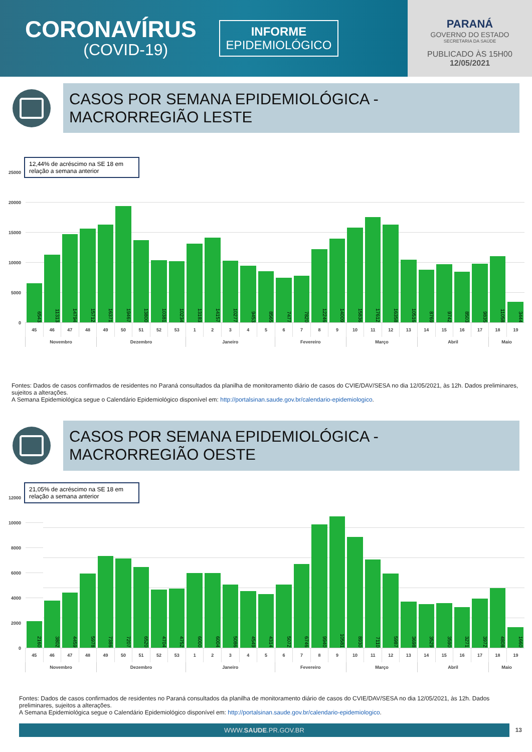CORONAVÍRUS
(COVID-19)
INFORME
EPIDEMIOLÓGICO
PARANÁ
GOVERNO DO ESTADO
SECRETARIA DA SAÚDE
PUBLICADO ÀS 15H00
12/05/2021
CASOS POR SEMANA EPIDEMIOLÓGICA -
MACRORREGIÃO LESTE
12,44% de acréscimo na SE 18 em relação a semana anterior
25000
20000
15000
10000
5000
0
| 6543 | 11313 | 14794 | 15712 | 16371 | 19467 | 13800 | 10381 | 10234 | 13183 | 14157 | 10277 | 9453 | 8565 | 7477 | 7820 | 12246 | 14009 | 15836 | 17612 | 16358 | 10516 | 8769 | 9742 | 8503 | 9835 | 11058 | 3444 |
| 45 | 46 | 47 | 48 | 49 | 50 | 51 | 52 | 53 | 1 | 2 | 3 | 4 | 5 | 6 | 7 | 8 | 9 | 10 | 11 | 12 | 13 | 14 | 15 | 16 | 17 | 18 | 19 |
| Novembro | | | | Dezembro | | | | | Janeiro | | | | | Fevereiro | | | | Março | | | | Abril | | | | Maio | |
Fontes: Dados de casos confirmados de residentes no Paraná consultados da planilha de monitoramento diário de casos do CVIE/DAV/SESA no dia 12/05/2021, às 12h. Dados preliminares, sujeitos a alterações.
A Semana Epidemiológica segue o Calendário Epidemiológico disponível em: http://portalsinan.saude.gov.br/calendario-epidemiologico.
CASOS POR SEMANA EPIDEMIOLÓGICA -
MACRORREGIÃO OESTE
21,05% de acréscimo na SE 18 em relação a semana anterior
12000
10000
8000
6000
4000
2000
0
| 2160 | 3802 | 4459 | 5978 | 7386 | 7207 | 6520 | 4704 | 4752 | 6000 | 6004 | 5086 | 4549 | 4314 | 5072 | 6746 | 9940 | 10581 | 8930 | 7110 | 5987 | 3698 | 3529 | 3590 | 3271 | 3972 | 4808 | 1660 |
| 45 | 46 | 47 | 48 | 49 | 50 | 51 | 52 | 53 | 1 | 2 | 3 | 4 | 5 | 6 | 7 | 8 | 9 | 10 | 11 | 12 | 13 | 14 | 15 | 16 | 17 | 18 | 19 |
| Novembro | | | | Dezembro | | | | | Janeiro | | | | | Fevereiro | | | | Março | | | | Abril | | | | Maio | |
Fontes: Dados de casos confirmados de residentes no Paraná consultados da planilha de monitoramento diário de casos do CVIE/DAV/SESA no dia 12/05/2021, às 12h. Dados preliminares, sujeitos a alterações.
A Semana Epidemiológica segue o Calendário Epidemiológico disponível em: http://portalsinan.saude.gov.br/calendario-epidemiologico.
WWW.SAUDE.PR.GOV.BR
13